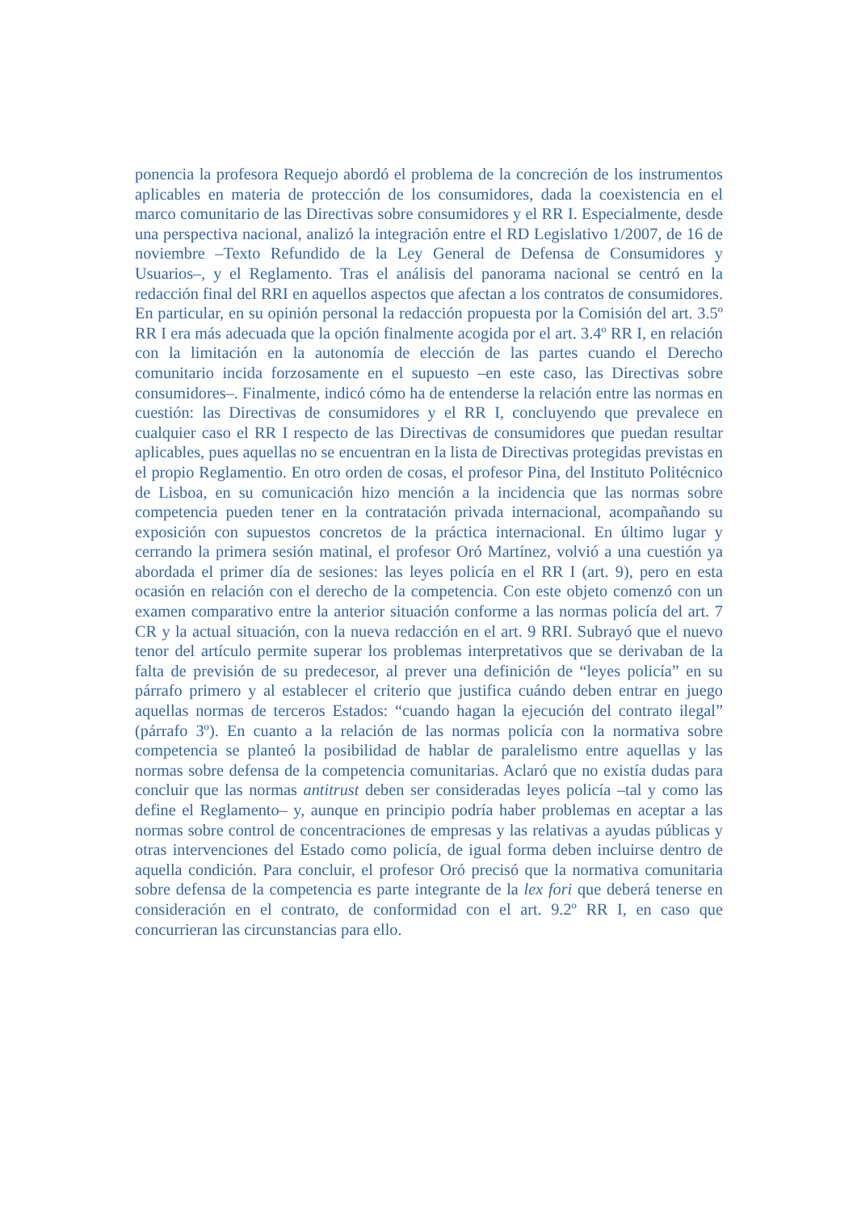ponencia la profesora Requejo abordó el problema de la concreción de los instrumentos aplicables en materia de protección de los consumidores, dada la coexistencia en el marco comunitario de las Directivas sobre consumidores y el RR I. Especialmente, desde una perspectiva nacional, analizó la integración entre el RD Legislativo 1/2007, de 16 de noviembre –Texto Refundido de la Ley General de Defensa de Consumidores y Usuarios–, y el Reglamento. Tras el análisis del panorama nacional se centró en la redacción final del RRI en aquellos aspectos que afectan a los contratos de consumidores. En particular, en su opinión personal la redacción propuesta por la Comisión del art. 3.5º RR I era más adecuada que la opción finalmente acogida por el art. 3.4º RR I, en relación con la limitación en la autonomía de elección de las partes cuando el Derecho comunitario incida forzosamente en el supuesto –en este caso, las Directivas sobre consumidores–. Finalmente, indicó cómo ha de entenderse la relación entre las normas en cuestión: las Directivas de consumidores y el RR I, concluyendo que prevalece en cualquier caso el RR I respecto de las Directivas de consumidores que puedan resultar aplicables, pues aquellas no se encuentran en la lista de Directivas protegidas previstas en el propio Reglamentio. En otro orden de cosas, el profesor Pina, del Instituto Politécnico de Lisboa, en su comunicación hizo mención a la incidencia que las normas sobre competencia pueden tener en la contratación privada internacional, acompañando su exposición con supuestos concretos de la práctica internacional. En último lugar y cerrando la primera sesión matinal, el profesor Oró Martínez, volvió a una cuestión ya abordada el primer día de sesiones: las leyes policía en el RR I (art. 9), pero en esta ocasión en relación con el derecho de la competencia. Con este objeto comenzó con un examen comparativo entre la anterior situación conforme a las normas policía del art. 7 CR y la actual situación, con la nueva redacción en el art. 9 RRI. Subrayó que el nuevo tenor del artículo permite superar los problemas interpretativos que se derivaban de la falta de previsión de su predecesor, al prever una definición de “leyes policía” en su párrafo primero y al establecer el criterio que justifica cuándo deben entrar en juego aquellas normas de terceros Estados: “cuando hagan la ejecución del contrato ilegal” (párrafo 3º). En cuanto a la relación de las normas policía con la normativa sobre competencia se planteó la posibilidad de hablar de paralelismo entre aquellas y las normas sobre defensa de la competencia comunitarias. Aclaró que no existía dudas para concluir que las normas antitrust deben ser consideradas leyes policía –tal y como las define el Reglamento– y, aunque en principio podría haber problemas en aceptar a las normas sobre control de concentraciones de empresas y las relativas a ayudas públicas y otras intervenciones del Estado como policía, de igual forma deben incluirse dentro de aquella condición. Para concluir, el profesor Oró precisó que la normativa comunitaria sobre defensa de la competencia es parte integrante de la lex fori que deberá tenerse en consideración en el contrato, de conformidad con el art. 9.2º RR I, en caso que concurrieran las circunstancias para ello.